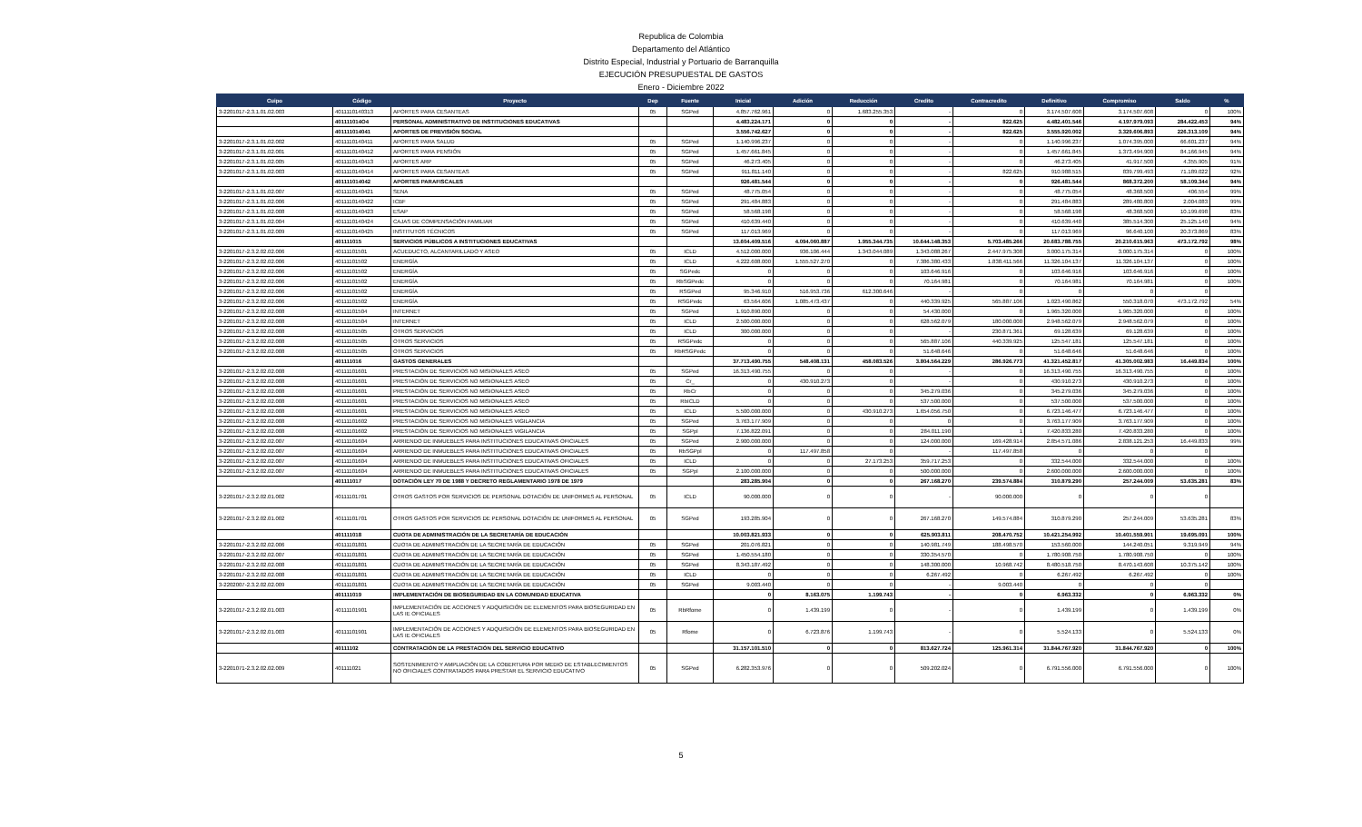Republica de Colombia
Departamento del Atlántico
Distrito Especial, Industrial y Portuario de Barranquilla
EJECUCIÓN PRESUPUESTAL DE GASTOS
Enero - Diciembre 2022
| Cuipo | Código | Proyecto | Dep | Fuente | Inicial | Adición | Reducción | Credito | Contracredito | Definitivo | Compromiso | Saldo | % |
| --- | --- | --- | --- | --- | --- | --- | --- | --- | --- | --- | --- | --- | --- |
| 3-2201017-2.3.1.01.02.003 | 4011110140313 | APORTES PARA CESANTEAS | 05 | SGPed | 4.857.762.961 | 0 | 1.683.255.353 | - | 0 | 3.174.507.608 | 3.174.507.608 | 0 | 100% |
| | 401111014O4 | PERSONAL ADMINISTRATIVO DE INSTITUCIONES EDUCATIVAS | | | 4.483.224.171 | 0 | 0 | - | 822.625 | 4.482.401.546 | 4.197.979.093 | 284.422.453 | 94% |
| | 401111014041 | APORTES DE PREVISIÓN SOCIAL | | | 3.556.742.627 | 0 | 0 | - | 822.625 | 3.555.920.002 | 3.329.606.893 | 226.313.109 | 94% |
| 3-2201017-2.3.1.01.02.002 | 4011110140411 | APORTES PARA SALUD | 05 | SGPed | 1.140.996.237 | 0 | 0 | - | 0 | 1.140.996.237 | 1.074.395.000 | 66.601.237 | 94% |
| 3-2201017-2.3.1.01.02.001 | 4011110140412 | APORTES PARA PENSIÓN | 05 | SGPed | 1.457.661.845 | 0 | 0 | - | 0 | 1.457.661.845 | 1.373.494.900 | 84.166.945 | 94% |
| 3-2201017-2.3.1.01.02.005 | 4011110140413 | APORTES ARP | 05 | SGPed | 46.273.405 | 0 | 0 | - | 0 | 46.273.405 | 41.917.500 | 4.355.905 | 91% |
| 3-2201017-2.3.1.01.02.003 | 4011110140414 | APORTES PARA CESANTEAS | 05 | SGPed | 911.811.140 | 0 | 0 | - | 822.625 | 910.988.515 | 839.799.493 | 71.189.022 | 92% |
| | 401111014042 | APORTES PARAFISCALES | | | 926.481.544 | 0 | 0 | - | 0 | 926.481.544 | 868.372.200 | 58.109.344 | 94% |
| 3-2201017-2.3.1.01.02.007 | 4011110140421 | SENA | 05 | SGPed | 48.775.054 | 0 | 0 | - | 0 | 48.775.054 | 48.368.500 | 406.554 | 99% |
| 3-2201017-2.3.1.01.02.006 | 4011110140422 | ICBF | 05 | SGPed | 291.484.883 | 0 | 0 | - | 0 | 291.484.883 | 289.480.800 | 2.004.083 | 99% |
| 3-2201017-2.3.1.01.02.008 | 4011110140423 | ESAP | 05 | SGPed | 58.568.198 | 0 | 0 | - | 0 | 58.568.198 | 48.368.500 | 10.199.698 | 83% |
| 3-2201017-2.3.1.01.02.004 | 4011110140424 | CAJAS DE COMPENSACIÓN FAMILIAR | 05 | SGPed | 410.639.440 | 0 | 0 | - | 0 | 410.639.440 | 385.514.300 | 25.125.140 | 94% |
| 3-2201017-2.3.1.01.02.009 | 4011110140425 | INSTITUTOS TÉCNICOS | 05 | SGPed | 117.013.969 | 0 | 0 | - | 0 | 117.013.969 | 96.640.100 | 20.373.869 | 83% |
| | 401111015 | SERVICIOS PÚBLICOS A INSTITUCIONES EDUCATIVAS | | | 13.604.409.516 | 4.094.060.887 | 1.955.344.735 | 10.644.148.353 | 5.703.485.266 | 20.683.788.755 | 20.210.615.963 | 473.172.792 | 98% |
| 3-2201017-2.3.2.02.02.006 | 40111101501 | ACUEDUCTO, ALCANTARILLADO Y ASEO | 05 | ICLD | 4.512.000.000 | 936.106.444 | 1.343.044.089 | 1.343.088.267 | 2.447.975.308 | 3.000.175.314 | 3.000.175.314 | 0 | 100% |
| 3-2201017-2.3.2.02.02.006 | 40111101502 | ENERGÍA | 05 | ICLD | 4.222.608.000 | 1.555.527.270 | 0 | 7.386.380.433 | 1.838.411.566 | 11.326.104.137 | 11.326.104.137 | 0 | 100% |
| 3-2201017-2.3.2.02.02.006 | 40111101502 | ENERGÍA | 05 | SGPedc | 0 | 0 | 0 | 103.646.916 | 0 | 103.646.916 | 103.646.916 | 0 | 100% |
| 3-2201017-2.3.2.02.02.006 | 40111101502 | ENERGÍA | 05 | RbSGPedc | 0 | 0 | 0 | 70.164.981 | 0 | 70.164.981 | 70.164.981 | 0 | 100% |
| 3-2201017-2.3.2.02.02.006 | 40111101502 | ENERGÍA | 05 | RSGPed | 95.346.910 | 516.953.736 | 612.300.646 | - | 0 | 0 | 0 | 0 | |
| 3-2201017-2.3.2.02.02.006 | 40111101502 | ENERGÍA | 05 | RSGPedc | 63.564.606 | 1.085.473.437 | 0 | 440.339.925 | 565.887.106 | 1.023.490.862 | 550.318.070 | 473.172.792 | 54% |
| 3-2201017-2.3.2.02.02.008 | 40111101504 | INTERNET | 05 | SGPed | 1.910.890.000 | 0 | 0 | 54.430.000 | 0 | 1.965.320.000 | 1.965.320.000 | 0 | 100% |
| 3-2201017-2.3.2.02.02.008 | 40111101504 | INTERNET | 05 | ICLD | 2.500.000.000 | 0 | 0 | 628.562.079 | 180.000.000 | 2.948.562.079 | 2.948.562.079 | 0 | 100% |
| 3-2201017-2.3.2.02.02.008 | 40111101505 | OTROS SERVICIOS | 05 | ICLD | 300.000.000 | 0 | 0 | - | 230.871.361 | 69.128.639 | 69.128.639 | 0 | 100% |
| 3-2201017-2.3.2.02.02.008 | 40111101505 | OTROS SERVICIOS | 05 | RSGPedc | 0 | 0 | 0 | 565.887.106 | 440.339.925 | 125.547.181 | 125.547.181 | 0 | 100% |
| 3-2201017-2.3.2.02.02.008 | 40111101505 | OTROS SERVICIOS | 05 | RbRSGPedc | 0 | 0 | 0 | 51.648.646 | 0 | 51.648.646 | 51.648.646 | 0 | 100% |
| | 401111016 | GASTOS GENERALES | | | 37.713.490.755 | 548.408.131 | 458.083.526 | 3.804.564.229 | 286.926.773 | 41.321.452.817 | 41.305.002.983 | 16.449.834 | 100% |
| 3-2201017-2.3.2.02.02.008 | 40111101601 | PRESTACIÓN DE SERVICIOS NO MISIONALES ASEO | 05 | SGPed | 16.313.490.755 | 0 | 0 | - | 0 | 16.313.490.755 | 16.313.490.755 | 0 | 100% |
| 3-2201017-2.3.2.02.02.008 | 40111101601 | PRESTACIÓN DE SERVICIOS NO MISIONALES ASEO | 05 | Cr_ | 0 | 430.910.273 | 0 | - | 0 | 430.910.273 | 430.910.273 | 0 | 100% |
| 3-2201017-2.3.2.02.02.008 | 40111101601 | PRESTACIÓN DE SERVICIOS NO MISIONALES ASEO | 05 | RbCr | 0 | 0 | 0 | 345.279.036 | 0 | 345.279.036 | 345.279.036 | 0 | 100% |
| 3-2201017-2.3.2.02.02.008 | 40111101601 | PRESTACIÓN DE SERVICIOS NO MISIONALES ASEO | 05 | RbICLD | 0 | 0 | 0 | 537.500.000 | 0 | 537.500.000 | 537.500.000 | 0 | 100% |
| 3-2201017-2.3.2.02.02.008 | 40111101601 | PRESTACIÓN DE SERVICIOS NO MISIONALES ASEO | 05 | ICLD | 5.500.000.000 | 0 | 430.910.273 | 1.654.056.750 | 0 | 6.723.146.477 | 6.723.146.477 | 0 | 100% |
| 3-2201017-2.3.2.02.02.008 | 40111101602 | PRESTACIÓN DE SERVICIOS NO MISIONALES VIGILANCIA | 05 | SGPed | 3.763.177.909 | 0 | 0 | 0 | 0 | 3.763.177.909 | 3.763.177.909 | 0 | 100% |
| 3-2201017-2.3.2.02.02.008 | 40111101602 | PRESTACIÓN DE SERVICIOS NO MISIONALES VIGILANCIA | 05 | SGPpl | 7.136.822.091 | 0 | 0 | 284.011.190 | 1 | 7.420.833.280 | 7.420.833.280 | 0 | 100% |
| 3-2201017-2.3.2.02.02.007 | 40111101604 | ARRIENDO DE INMUEBLES PARA INSTITUCIONES EDUCATIVAS OFICIALES | 05 | SGPed | 2.900.000.000 | 0 | 0 | 124.000.000 | 169.428.914 | 2.854.571.086 | 2.838.121.253 | 16.449.833 | 99% |
| 3-2201017-2.3.2.02.02.007 | 40111101604 | ARRIENDO DE INMUEBLES PARA INSTITUCIONES EDUCATIVAS OFICIALES | 05 | RbSGPpl | 0 | 117.497.858 | 0 | - | 117.497.858 | 0 | 0 | 0 | |
| 3-2201017-2.3.2.02.02.007 | 40111101604 | ARRIENDO DE INMUEBLES PARA INSTITUCIONES EDUCATIVAS OFICIALES | 05 | ICLD | 0 | 0 | 27.173.253 | 359.717.253 | 0 | 332.544.000 | 332.544.000 | 0 | 100% |
| 3-2201017-2.3.2.02.02.007 | 40111101604 | ARRIENDO DE INMUEBLES PARA INSTITUCIONES EDUCATIVAS OFICIALES | 05 | SGPpl | 2.100.000.000 | 0 | 0 | 500.000.000 | 0 | 2.600.000.000 | 2.600.000.000 | 0 | 100% |
| | 401111017 | DOTACIÓN LEY 70 DE 1988 Y DECRETO REGLAMENTARIO 1978 DE 1979 | | | 283.285.904 | 0 | 0 | 267.168.270 | 239.574.884 | 310.879.290 | 257.244.009 | 53.635.281 | 83% |
| 3-2201017-2.3.2.02.01.002 | 40111101701 | OTROS GASTOS POR SERVICIOS DE PERSONAL DOTACIÓN DE UNIFORMES AL PERSONAL | 05 | ICLD | 90.000.000 | 0 | 0 | - | 90.000.000 | 0 | 0 | 0 | |
| 3-2201017-2.3.2.02.01.002 | 40111101701 | OTROS GASTOS POR SERVICIOS DE PERSONAL DOTACIÓN DE UNIFORMES AL PERSONAL | 05 | SGPed | 193.285.904 | 0 | 0 | 267.168.270 | 149.574.884 | 310.879.290 | 257.244.009 | 53.635.281 | 83% |
| | 401111018 | CUOTA DE ADMINISTRACIÓN DE LA SECRETARÍA DE EDUCACIÓN | | | 10.003.821.933 | 0 | 0 | 625.903.811 | 208.470.752 | 10.421.254.992 | 10.401.559.901 | 19.695.091 | 100% |
| 3-2201017-2.3.2.02.02.006 | 40111101801 | CUOTA DE ADMINISTRACIÓN DE LA SECRETARÍA DE EDUCACIÓN | 05 | SGPed | 201.076.821 | 0 | 0 | 140.981.749 | 188.498.570 | 153.560.000 | 144.240.051 | 9.319.949 | 94% |
| 3-2201017-2.3.2.02.02.007 | 40111101801 | CUOTA DE ADMINISTRACIÓN DE LA SECRETARÍA DE EDUCACIÓN | 05 | SGPed | 1.450.554.180 | 0 | 0 | 330.354.570 | 0 | 1.780.908.750 | 1.780.908.750 | 0 | 100% |
| 3-2201017-2.3.2.02.02.008 | 40111101801 | CUOTA DE ADMINISTRACIÓN DE LA SECRETARÍA DE EDUCACIÓN | 05 | SGPed | 8.343.187.492 | 0 | 0 | 148.300.000 | 10.968.742 | 8.480.518.750 | 8.470.143.608 | 10.375.142 | 100% |
| 3-2201017-2.3.2.02.02.008 | 40111101801 | CUOTA DE ADMINISTRACIÓN DE LA SECRETARÍA DE EDUCACIÓN | 05 | ICLD | 0 | 0 | 0 | 6.267.492 | 0 | 6.267.492 | 6.267.492 | 0 | 100% |
| 3-2202007-2.3.2.02.02.009 | 40111101801 | CUOTA DE ADMINISTRACIÓN DE LA SECRETARÍA DE EDUCACIÓN | 05 | SGPed | 9.003.440 | 0 | 0 | - | 9.003.440 | 0 | 0 | 0 | |
| | 401111019 | IMPLEMENTACIÓN DE BIOSEGURIDAD EN LA COMUNIDAD EDUCATIVA | | | 0 | 8.163.075 | 1.199.743 | - | 0 | 6.963.332 | 0 | 6.963.332 | 0% |
| 3-2201017-2.3.2.02.01.003 | 40111101901 | IMPLEMENTACIÓN DE ACCIONES Y ADQUISICIÓN DE ELEMENTOS PARA BIOSEGURIDAD EN LAS IE OFICIALES | 05 | RbRfome | 0 | 1.439.199 | 0 | - | 0 | 1.439.199 | 0 | 1.439.199 | 0% |
| 3-2201017-2.3.2.02.01.003 | 40111101901 | IMPLEMENTACIÓN DE ACCIONES Y ADQUISICIÓN DE ELEMENTOS PARA BIOSEGURIDAD EN LAS IE OFICIALES | 05 | Rfome | 0 | 6.723.876 | 1.199.743 | - | 0 | 5.524.133 | 0 | 5.524.133 | 0% |
| | 40111102 | CONTRATACIÓN DE LA PRESTACIÓN DEL SERVICIO EDUCATIVO | | | 31.157.101.510 | 0 | 0 | 813.627.724 | 125.961.314 | 31.844.767.920 | 31.844.767.920 | 0 | 100% |
| 3-2201071-2.3.2.02.02.009 | 401111021 | SOSTENIMIENTO Y AMPLIACIÓN DE LA COBERTURA POR MEDIO DE ESTABLECIMIENTOS NO OFICIALES CONTRATADOS PARA PRESTAR EL SERVICIO EDUCATIVO | 05 | SGPed | 6.282.353.976 | 0 | 0 | 509.202.024 | 0 | 6.791.556.000 | 6.791.556.000 | 0 | 100% |
5